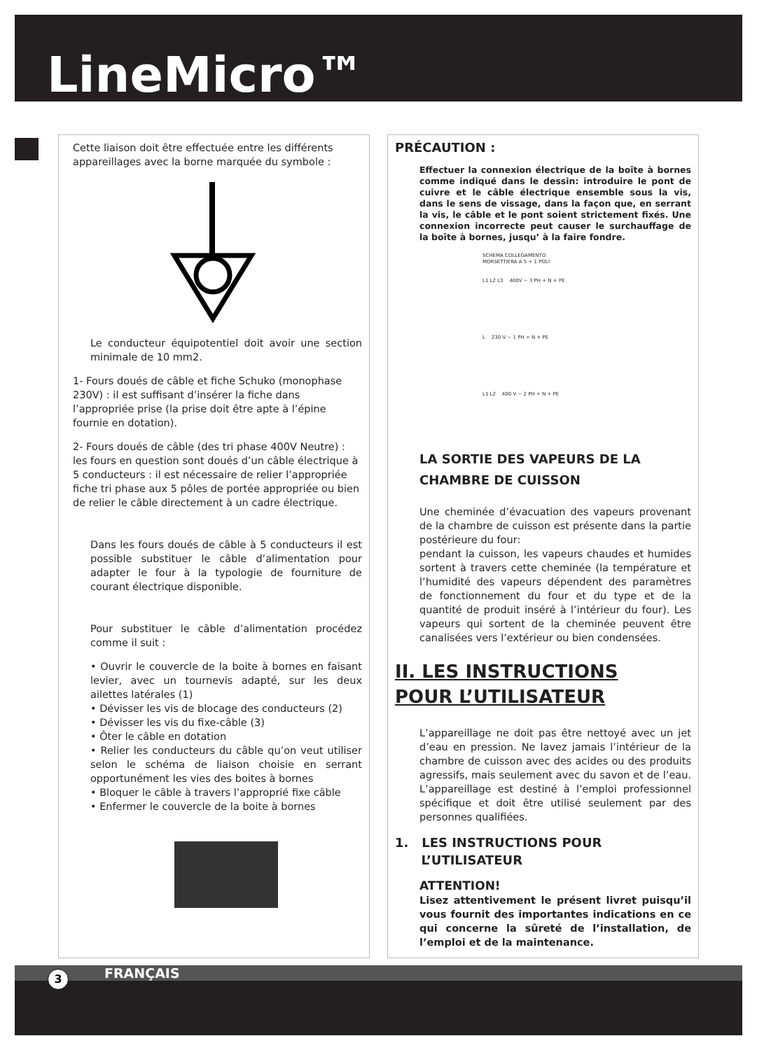LineMicro™
Cette liaison doit être effectuée entre les différents appareillages avec la borne marquée du symbole :
Le conducteur équipotentiel doit avoir une section minimale de 10 mm2.
1- Fours doués de câble et fiche Schuko (monophase 230V) : il est suffisant d’insérer la fiche dans l’appropriée prise (la prise doit être apte à l’épine fournie en dotation).
2- Fours doués de câble (des tri phase 400V Neutre) : les fours en question sont doués d’un câble électrique à 5 conducteurs : il est nécessaire de relier l’appropriée fiche tri phase aux 5 pôles de portée appropriée ou bien de relier le câble directement à un cadre électrique.
Dans les fours doués de câble à 5 conducteurs il est possible substituer le câble d’alimentation pour adapter le four à la typologie de fourniture de courant électrique disponible.
Pour substituer le câble d’alimentation procédez comme il suit :
• Ouvrir le couvercle de la boite à bornes en faisant levier, avec un tournevis adapté, sur les deux ailettes latérales (1)
• Dévisser les vis de blocage des conducteurs (2)
• Dévisser les vis du fixe-câble (3)
• Ôter le câble en dotation
• Relier les conducteurs du câble qu’on veut utiliser selon le schéma de liaison choisie en serrant opportunément les vies des boites à bornes
• Bloquer le câble à travers l’approprié fixe câble
• Enfermer le couvercle de la boite à bornes
PRÉCAUTION :
Effectuer la connexion électrique de la boîte à bornes comme indiqué dans le dessin: introduire le pont de cuivre et le câble électrique ensemble sous la vis, dans le sens de vissage, dans la façon que, en serrant la vis, le câble et le pont soient strictement fixés. Une connexion incorrecte peut causer le surchauffage de la boîte à bornes, jusqu’ à la faire fondre.
SCHEMA COLLEGAMENTO
MORSETTIERA A 5 + 1 POLI
L1 L2 L3 400V ~ 3 PH + N + PE
L 230 V ~ 1 PH + N + PE
L1 L2 400 V ~ 2 PH + N + PE
LA SORTIE DES VAPEURS DE LA CHAMBRE DE CUISSON
Une cheminée d’évacuation des vapeurs provenant de la chambre de cuisson est présente dans la partie postérieure du four:
pendant la cuisson, les vapeurs chaudes et humides sortent à travers cette cheminée (la température et l’humidité des vapeurs dépendent des paramètres de fonctionnement du four et du type et de la quantité de produit inséré à l’intérieur du four). Les vapeurs qui sortent de la cheminée peuvent être canalisées vers l’extérieur ou bien condensées.
II. LES INSTRUCTIONS
POUR L’UTILISATEUR
L’appareillage ne doit pas être nettoyé avec un jet d’eau en pression. Ne lavez jamais l’intérieur de la chambre de cuisson avec des acides ou des produits agressifs, mais seulement avec du savon et de l’eau. L’appareillage est destiné à l’emploi professionnel spécifique et doit être utilisé seulement par des personnes qualifiées.
1. LES INSTRUCTIONS POUR
L’UTILISATEUR
ATTENTION!
Lisez attentivement le présent livret puisqu’il vous fournit des importantes indications en ce qui concerne la sûreté de l’installation, de l’emploi et de la maintenance.
FRANÇAIS 3